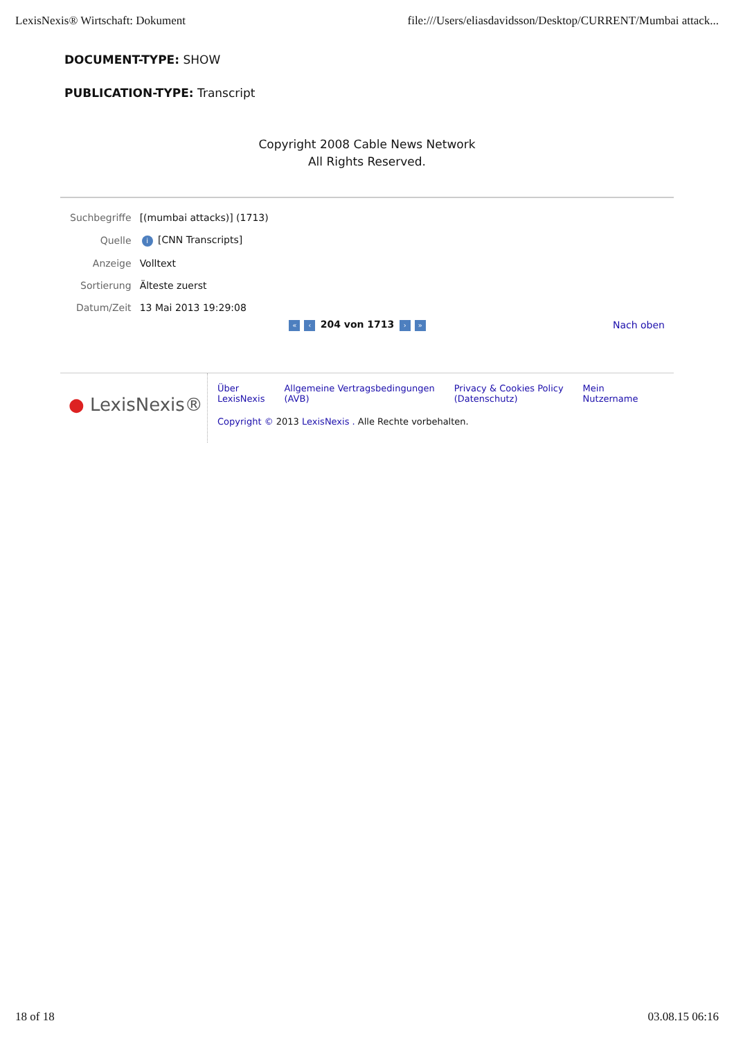LexisNexis® Wirtschaft: Dokument file:///Users/eliasdavidsson/Desktop/CURRENT/Mumbai attack...
DOCUMENT-TYPE: SHOW
PUBLICATION-TYPE: Transcript
Copyright 2008 Cable News Network
All Rights Reserved.
| Suchbegriffe | [(mumbai attacks)] (1713) |
| Quelle | i [CNN Transcripts] |
| Anzeige | Volltext |
| Sortierung | Älteste zuerst |
| Datum/Zeit | 13 Mai 2013 19:29:08 |
« ‹ 204 von 1713 › »
Nach oben
● LexisNexis®
Über
LexisNexis Allgemeine Vertragsbedingungen
(AVB) Privacy & Cookies Policy
(Datenschutz) Mein
Nutzername
Copyright © 2013 LexisNexis . Alle Rechte vorbehalten.
18 of 18 03.08.15 06:16